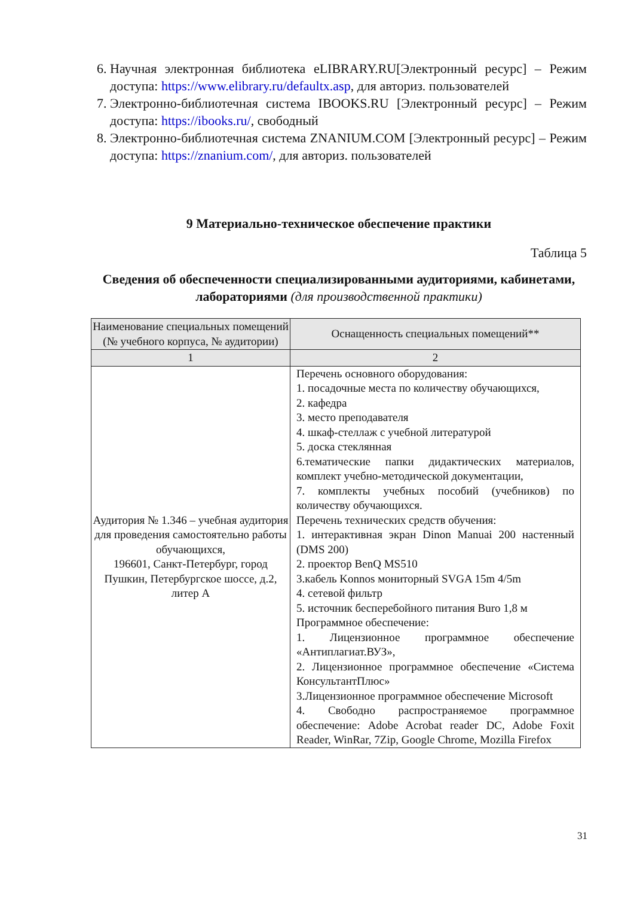6. Научная электронная библиотека eLIBRARY.RU[Электронный ресурс] – Режим доступа: https://www.elibrary.ru/defaultx.asp, для авториз. пользователей
7. Электронно-библиотечная система IBOOKS.RU [Электронный ресурс] – Режим доступа: https://ibooks.ru/, свободный
8. Электронно-библиотечная система ZNANIUM.COM [Электронный ресурс] – Режим доступа: https://znanium.com/, для авториз. пользователей
9 Материально-техническое обеспечение практики
Таблица 5
Сведения об обеспеченности специализированными аудиториями, кабинетами, лабораториями (для производственной практики)
| Наименование специальных помещений (№ учебного корпуса, № аудитории) | Оснащенность специальных помещений** |
| --- | --- |
| 1 | 2 |
| Аудитория № 1.346 – учебная аудитория для проведения самостоятельно работы обучающихся, 196601, Санкт-Петербург, город Пушкин, Петербургское шоссе, д.2, литер А | Перечень основного оборудования: 1. посадочные места по количеству обучающихся, 2. кафедра 3. место преподавателя 4. шкаф-стеллаж с учебной литературой 5. доска стеклянная 6.тематические папки дидактических материалов, комплект учебно-методической документации, 7. комплекты учебных пособий (учебников) по количеству обучающихся. Перечень технических средств обучения: 1. интерактивная экран Dinon Manuai 200 настенный (DMS 200) 2. проектор BenQ MS510 3.кабель Konnos мониторный SVGA 15m 4/5m 4. сетевой фильтр 5. источник бесперебойного питания Buro 1,8 м Программное обеспечение: 1. Лицензионное программное обеспечение «Антиплагиат.ВУЗ», 2. Лицензионное программное обеспечение «Система КонсультантПлюс» 3.Лицензионное программное обеспечение Microsoft 4. Свободно распространяемое программное обеспечение: Adobe Acrobat reader DC, Adobe Foxit Reader, WinRar, 7Zip, Google Chrome, Mozilla Firefox |
31